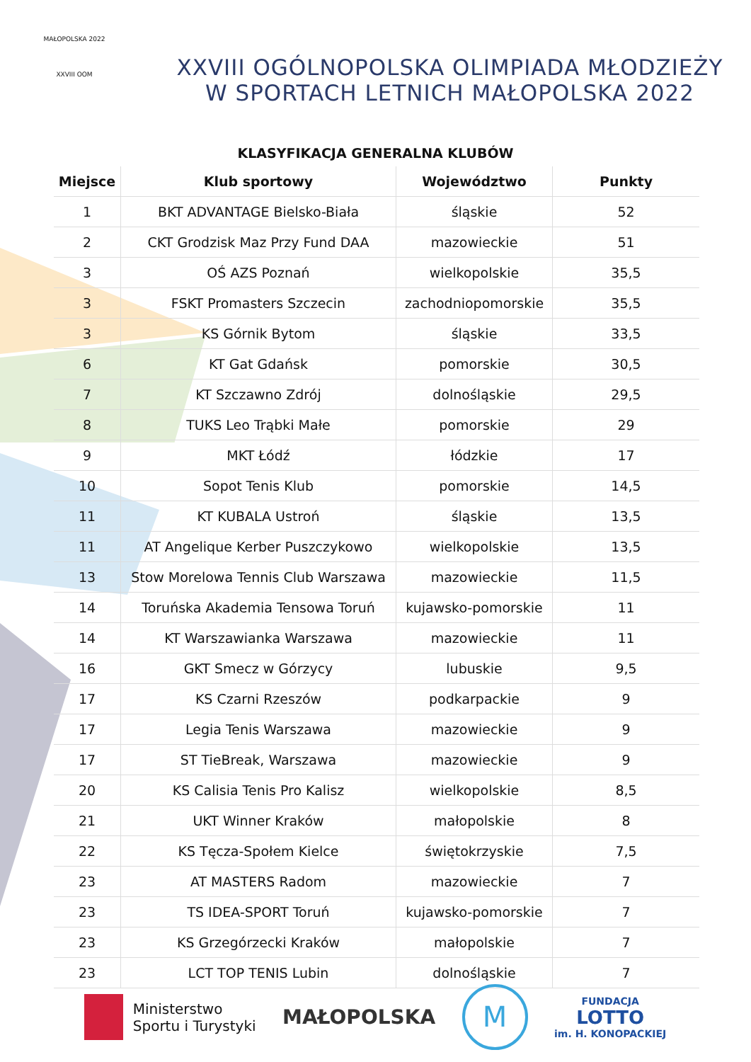MAŁOPOLSKA 2022
XXVIII OOM
XXVIII OGÓLNOPOLSKA OLIMPIADA MŁODZIEŻY
W SPORTACH LETNICH MAŁOPOLSKA 2022
KLASYFIKACJA GENERALNA KLUBÓW
| Miejsce | Klub sportowy | Województwo | Punkty |
| --- | --- | --- | --- |
| 1 | BKT ADVANTAGE Bielsko-Biała | śląskie | 52 |
| 2 | CKT Grodzisk Maz Przy Fund DAA | mazowieckie | 51 |
| 3 | OŚ AZS Poznań | wielkopolskie | 35,5 |
| 3 | FSKT Promasters Szczecin | zachodniopomorskie | 35,5 |
| 3 | KS Górnik Bytom | śląskie | 33,5 |
| 6 | KT Gat Gdańsk | pomorskie | 30,5 |
| 7 | KT Szczawno Zdrój | dolnośląskie | 29,5 |
| 8 | TUKS Leo Trąbki Małe | pomorskie | 29 |
| 9 | MKT Łódź | łódzkie | 17 |
| 10 | Sopot Tenis Klub | pomorskie | 14,5 |
| 11 | KT KUBALA Ustroń | śląskie | 13,5 |
| 11 | AT Angelique Kerber Puszczykowo | wielkopolskie | 13,5 |
| 13 | Stow Morelowa Tennis Club Warszawa | mazowieckie | 11,5 |
| 14 | Toruńska Akademia Tensowa Toruń | kujawsko-pomorskie | 11 |
| 14 | KT Warszawianka Warszawa | mazowieckie | 11 |
| 16 | GKT Smecz w Górzycy | lubuskie | 9,5 |
| 17 | KS Czarni Rzeszów | podkarpackie | 9 |
| 17 | Legia Tenis Warszawa | mazowieckie | 9 |
| 17 | ST TieBreak, Warszawa | mazowieckie | 9 |
| 20 | KS Calisia Tenis Pro Kalisz | wielkopolskie | 8,5 |
| 21 | UKT Winner Kraków | małopolskie | 8 |
| 22 | KS Tęcza-Społem Kielce | świętokrzyskie | 7,5 |
| 23 | AT MASTERS Radom | mazowieckie | 7 |
| 23 | TS IDEA-SPORT Toruń | kujawsko-pomorskie | 7 |
| 23 | KS Grzegórzecki Kraków | małopolskie | 7 |
| 23 | LCT TOP TENIS Lubin | dolnośląskie | 7 |
Ministerstwo
Sportu i Turystyki
MAŁOPOLSKA
M
FUNDACJA
LOTTO
im. H. KONOPACKIEJ